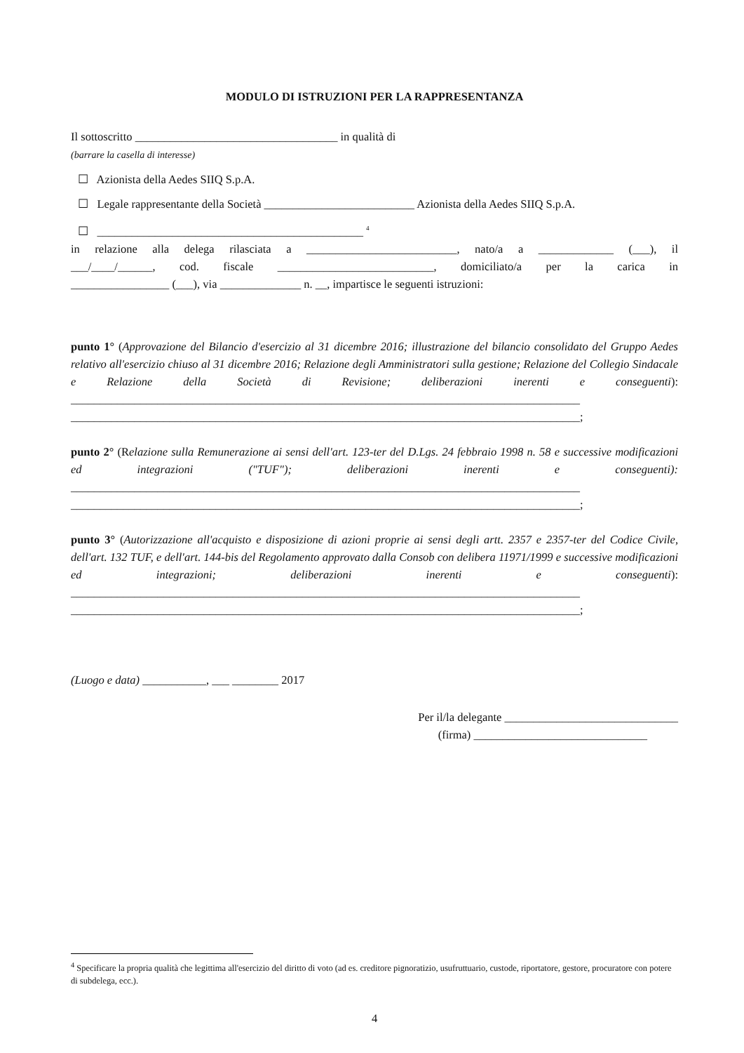MODULO DI ISTRUZIONI PER LA RAPPRESENTANZA
Il sottoscritto ___________________________________ in qualità di
(barrare la casella di interesse)
☐ Azionista della Aedes SIIQ S.p.A.
☐ Legale rappresentante della Società __________________________ Azionista della Aedes SIIQ S.p.A.
☐ ______________________________________________ <sup>4</sup>
in relazione alla delega rilasciata a __________________________, nato/a a _____________ (___), il
___/____/______, cod. fiscale ___________________________, domiciliato/a per la carica in
_________________ (___), via ______________ n. __, impartisce le seguenti istruzioni:
punto 1° (Approvazione del Bilancio d'esercizio al 31 dicembre 2016; illustrazione del bilancio consolidato del Gruppo Aedes relativo all'esercizio chiuso al 31 dicembre 2016; Relazione degli Amministratori sulla gestione; Relazione del Collegio Sindacale e Relazione della Società di Revisione; deliberazioni inerenti e conseguenti): ________________________________________________________________________________________ ________________________________________________________________________________________;
punto 2° (Relazione sulla Remunerazione ai sensi dell'art. 123-ter del D.Lgs. 24 febbraio 1998 n. 58 e successive modificazioni ed integrazioni ("TUF"); deliberazioni inerenti e conseguenti): ________________________________________________________________________________________ ________________________________________________________________________________________;
punto 3° (Autorizzazione all'acquisto e disposizione di azioni proprie ai sensi degli artt. 2357 e 2357-ter del Codice Civile, dell'art. 132 TUF, e dell'art. 144-bis del Regolamento approvato dalla Consob con delibera 11971/1999 e successive modificazioni ed integrazioni; deliberazioni inerenti e conseguenti): ________________________________________________________________________________________ ________________________________________________________________________________________;
(Luogo e data) ___________, ___ ________ 2017
Per il/la delegante ______________________________
(firma) ______________________________
<sup>4</sup> Specificare la propria qualità che legittima all'esercizio del diritto di voto (ad es. creditore pignoratizio, usufruttuario, custode, riportatore, gestore, procuratore con potere di subdelega, ecc.).
4